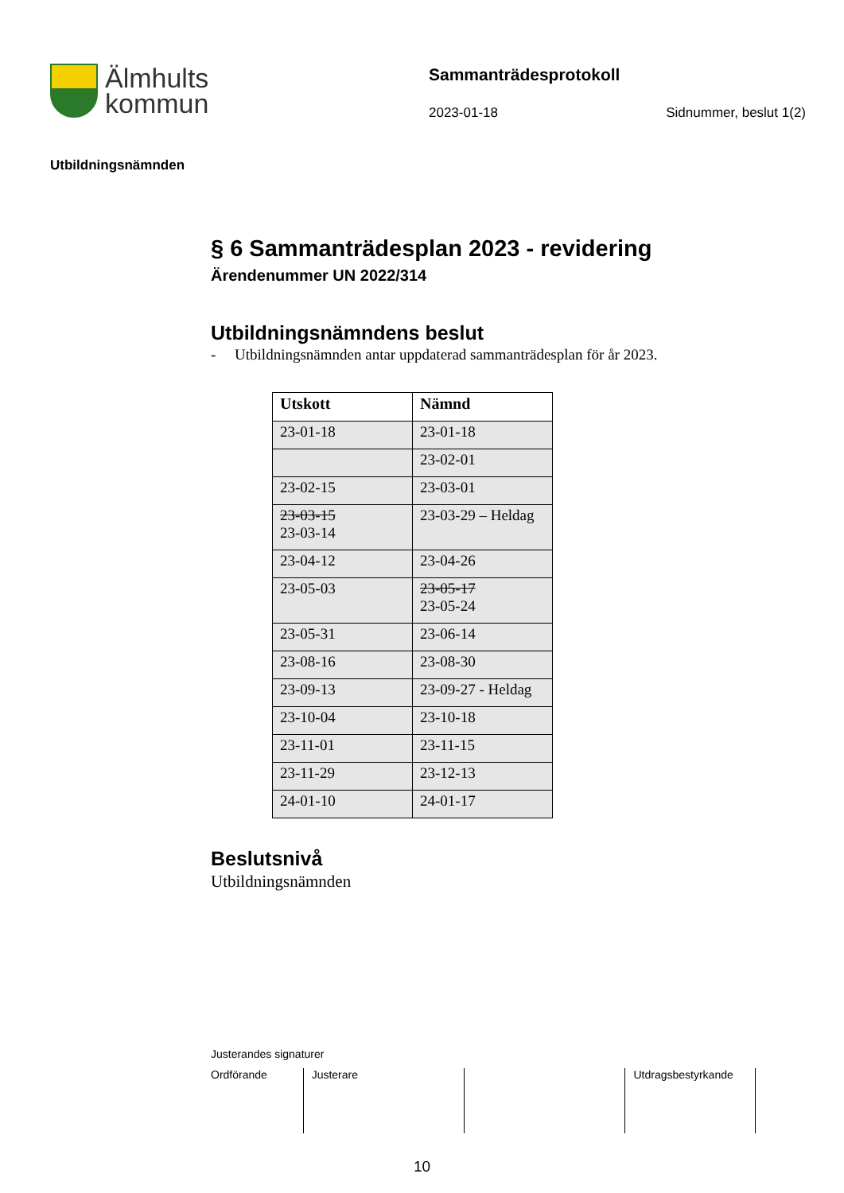Älmhults
kommun
Sammanträdesprotokoll
2023-01-18 Sidnummer, beslut 1(2)
Utbildningsnämnden
§ 6 Sammanträdesplan 2023 - revidering
Ärendenummer UN 2022/314
Utbildningsnämndens beslut
- Utbildningsnämnden antar uppdaterad sammanträdesplan för år 2023.
| Utskott | Nämnd |
| --- | --- |
| 23-01-18 | 23-01-18 |
| | 23-02-01 |
| 23-02-15 | 23-03-01 |
| 23-03-15 23-03-14 | 23-03-29 – Heldag |
| 23-04-12 | 23-04-26 |
| 23-05-03 | 23-05-17 23-05-24 |
| 23-05-31 | 23-06-14 |
| 23-08-16 | 23-08-30 |
| 23-09-13 | 23-09-27 - Heldag |
| 23-10-04 | 23-10-18 |
| 23-11-01 | 23-11-15 |
| 23-11-29 | 23-12-13 |
| 24-01-10 | 24-01-17 |
Beslutsnivå
Utbildningsnämnden
Justerandes signaturer
Ordförande Justerare Utdragsbestyrkande
10